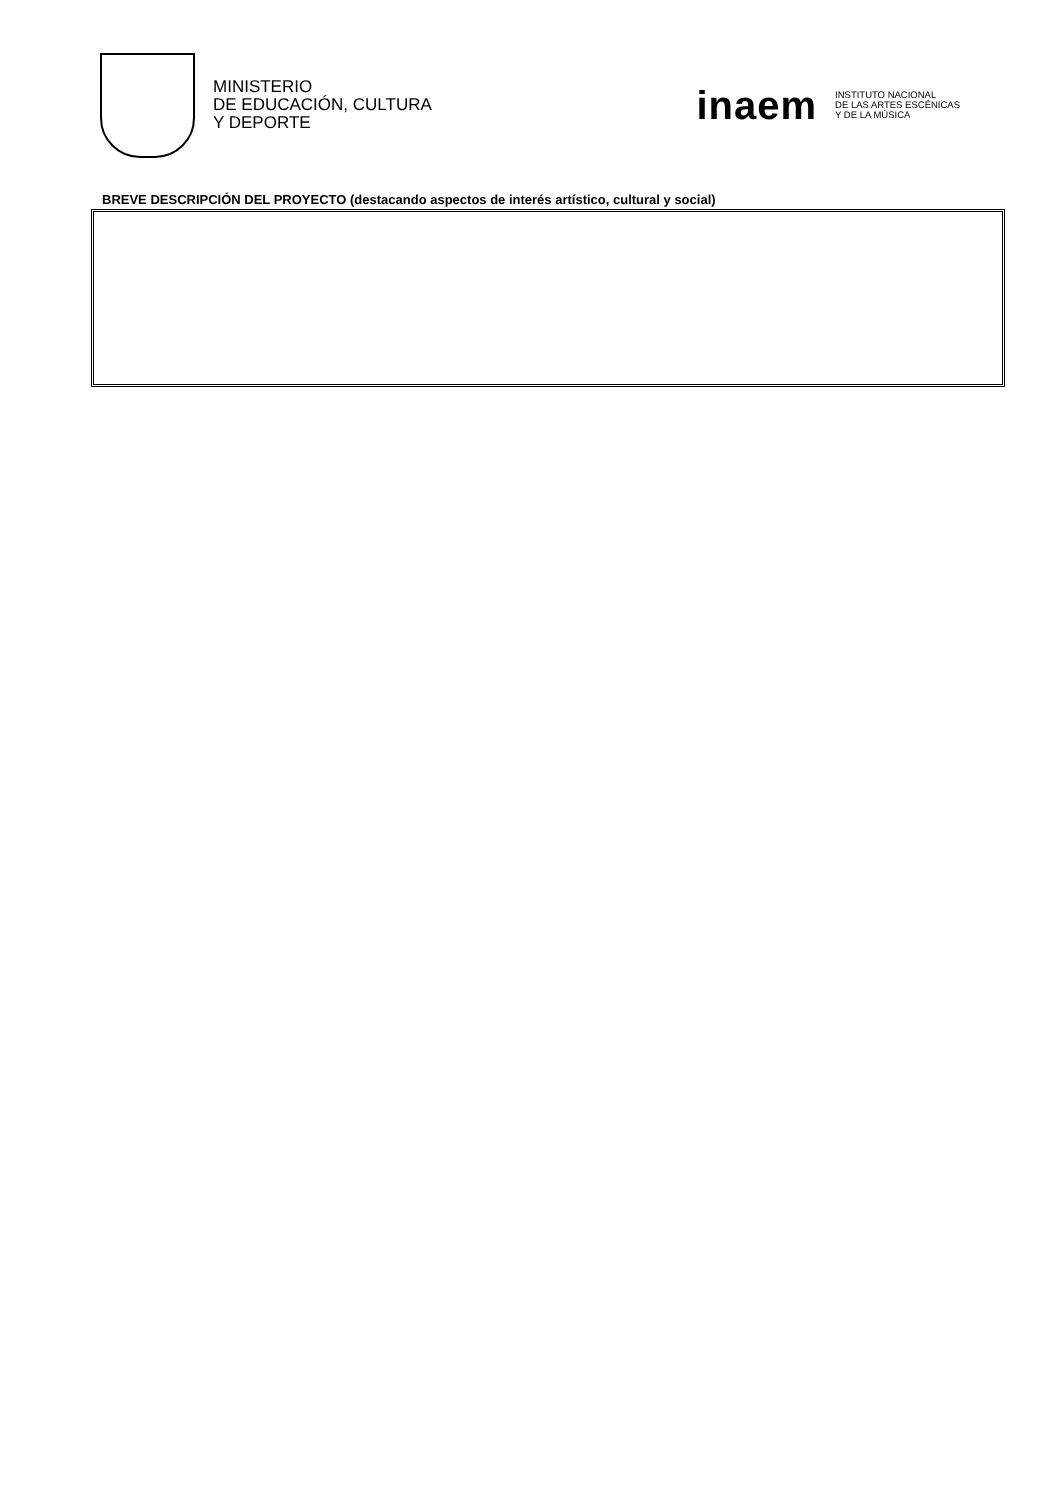MINISTERIO
DE EDUCACIÓN, CULTURA
Y DEPORTE
inaem
INSTITUTO NACIONAL
DE LAS ARTES ESCÉNICAS
Y DE LA MÚSICA
BREVE DESCRIPCIÓN DEL PROYECTO (destacando aspectos de interés artístico, cultural y social)